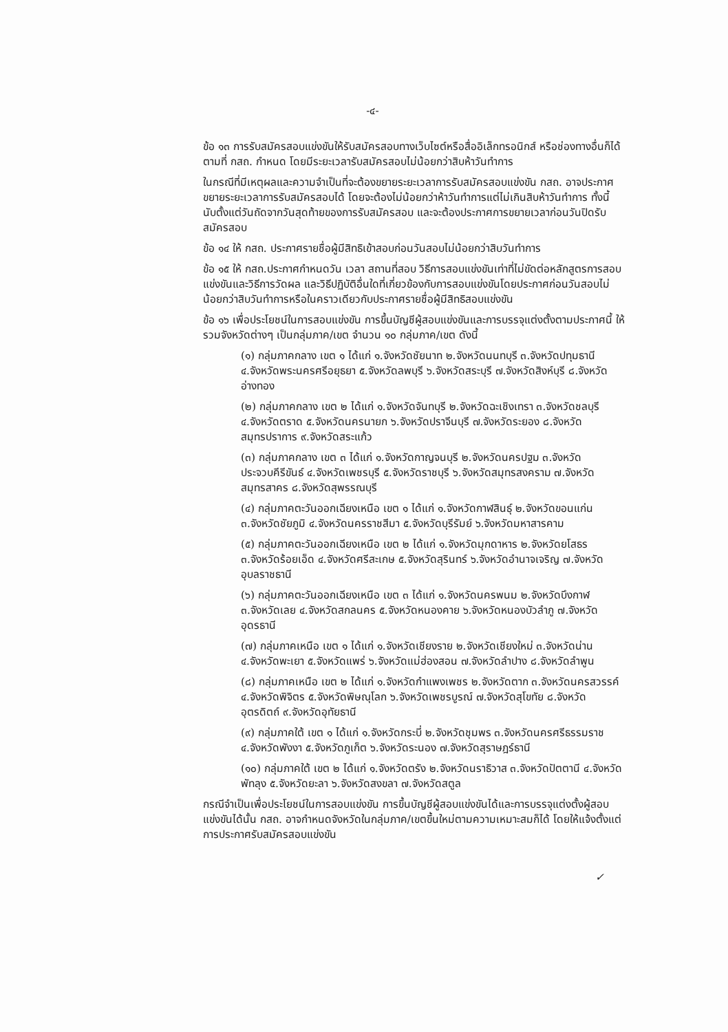-๔-
ข้อ ๑๓ การรับสมัครสอบแข่งขันให้รับสมัครสอบทางเว็บไซต์หรือสื่ออิเล็กทรอนิกส์ หรือช่องทางอื่นก็ได้ตามที่ กสถ. กำหนด โดยมีระยะเวลารับสมัครสอบไม่น้อยกว่าสิบห้าวันทำการ
ในกรณีที่มีเหตุผลและความจำเป็นที่จะต้องขยายระยะเวลาการรับสมัครสอบแข่งขัน กสถ. อาจประกาศขยายระยะเวลาการรับสมัครสอบได้ โดยจะต้องไม่น้อยกว่าห้าวันทำการแต่ไม่เกินสิบห้าวันทำการ ทั้งนี้ นับตั้งแต่วันถัดจากวันสุดท้ายของการรับสมัครสอบ และจะต้องประกาศการขยายเวลาก่อนวันปิดรับสมัครสอบ
ข้อ ๑๔ ให้ กสถ. ประกาศรายชื่อผู้มีสิทธิเข้าสอบก่อนวันสอบไม่น้อยกว่าสิบวันทำการ
ข้อ ๑๕ ให้ กสถ.ประกาศกำหนดวัน เวลา สถานที่สอบ วิธีการสอบแข่งขันเท่าที่ไม่ขัดต่อหลักสูตรการสอบแข่งขันและวิธีการวัดผล และวิธีปฏิบัติอื่นใดที่เกี่ยวข้องกับการสอบแข่งขันโดยประกาศก่อนวันสอบไม่น้อยกว่าสิบวันทำการหรือในคราวเดียวกับประกาศรายชื่อผู้มีสิทธิสอบแข่งขัน
ข้อ ๑๖ เพื่อประโยชน์ในการสอบแข่งขัน การขึ้นบัญชีผู้สอบแข่งขันและการบรรจุแต่งตั้งตามประกาศนี้ ให้รวมจังหวัดต่างๆ เป็นกลุ่มภาค/เขต จำนวน ๑๐ กลุ่มภาค/เขต ดังนี้
(๑) กลุ่มภาคกลาง เขต ๑ ได้แก่ ๑.จังหวัดชัยนาท ๒.จังหวัดนนทบุรี ๓.จังหวัดปทุมธานี ๔.จังหวัดพระนครศรีอยุธยา ๕.จังหวัดลพบุรี ๖.จังหวัดสระบุรี ๗.จังหวัดสิงห์บุรี ๘.จังหวัดอ่างทอง
(๒) กลุ่มภาคกลาง เขต ๒ ได้แก่ ๑.จังหวัดจันทบุรี ๒.จังหวัดฉะเชิงเทรา ๓.จังหวัดชลบุรี ๔.จังหวัดตราด ๕.จังหวัดนครนายก ๖.จังหวัดปราจีนบุรี ๗.จังหวัดระยอง ๘.จังหวัดสมุทรปราการ ๙.จังหวัดสระแก้ว
(๓) กลุ่มภาคกลาง เขต ๓ ได้แก่ ๑.จังหวัดกาญจนบุรี ๒.จังหวัดนครปฐม ๓.จังหวัดประจวบคีรีขันธ์ ๔.จังหวัดเพชรบุรี ๕.จังหวัดราชบุรี ๖.จังหวัดสมุทรสงคราม ๗.จังหวัดสมุทรสาคร ๘.จังหวัดสุพรรณบุรี
(๔) กลุ่มภาคตะวันออกเฉียงเหนือ เขต ๑ ได้แก่ ๑.จังหวัดกาฬสินธุ์ ๒.จังหวัดขอนแก่น ๓.จังหวัดชัยภูมิ ๔.จังหวัดนครราชสีมา ๕.จังหวัดบุรีรัมย์ ๖.จังหวัดมหาสารคาม
(๕) กลุ่มภาคตะวันออกเฉียงเหนือ เขต ๒ ได้แก่ ๑.จังหวัดมุกดาหาร ๒.จังหวัดยโสธร ๓.จังหวัดร้อยเอ็ด ๔.จังหวัดศรีสะเกษ ๕.จังหวัดสุรินทร์ ๖.จังหวัดอำนาจเจริญ ๗.จังหวัดอุบลราชธานี
(๖) กลุ่มภาคตะวันออกเฉียงเหนือ เขต ๓ ได้แก่ ๑.จังหวัดนครพนม ๒.จังหวัดบึงกาฬ ๓.จังหวัดเลย ๔.จังหวัดสกลนคร ๕.จังหวัดหนองคาย ๖.จังหวัดหนองบัวลำภู ๗.จังหวัดอุดรธานี
(๗) กลุ่มภาคเหนือ เขต ๑ ได้แก่ ๑.จังหวัดเชียงราย ๒.จังหวัดเชียงใหม่ ๓.จังหวัดน่าน ๔.จังหวัดพะเยา ๕.จังหวัดแพร่ ๖.จังหวัดแม่ฮ่องสอน ๗.จังหวัดลำปาง ๘.จังหวัดลำพูน
(๘) กลุ่มภาคเหนือ เขต ๒ ได้แก่ ๑.จังหวัดกำแพงเพชร ๒.จังหวัดตาก ๓.จังหวัดนครสวรรค์ ๔.จังหวัดพิจิตร ๕.จังหวัดพิษณุโลก ๖.จังหวัดเพชรบูรณ์ ๗.จังหวัดสุโขทัย ๘.จังหวัดอุตรดิตถ์ ๙.จังหวัดอุทัยธานี
(๙) กลุ่มภาคใต้ เขต ๑ ได้แก่ ๑.จังหวัดกระบี่ ๒.จังหวัดชุมพร ๓.จังหวัดนครศรีธรรมราช ๔.จังหวัดพังงา ๕.จังหวัดภูเก็ต ๖.จังหวัดระนอง ๗.จังหวัดสุราษฎร์ธานี
(๑๐) กลุ่มภาคใต้ เขต ๒ ได้แก่ ๑.จังหวัดตรัง ๒.จังหวัดนราธิวาส ๓.จังหวัดปัตตานี ๔.จังหวัดพัทลุง ๕.จังหวัดยะลา ๖.จังหวัดสงขลา ๗.จังหวัดสตูล
กรณีจำเป็นเพื่อประโยชน์ในการสอบแข่งขัน การขึ้นบัญชีผู้สอบแข่งขันได้และการบรรจุแต่งตั้งผู้สอบแข่งขันได้นั้น กสถ. อาจกำหนดจังหวัดในกลุ่มภาค/เขตขึ้นใหม่ตามความเหมาะสมก็ได้ โดยให้แจ้งตั้งแต่การประกาศรับสมัครสอบแข่งขัน
✓